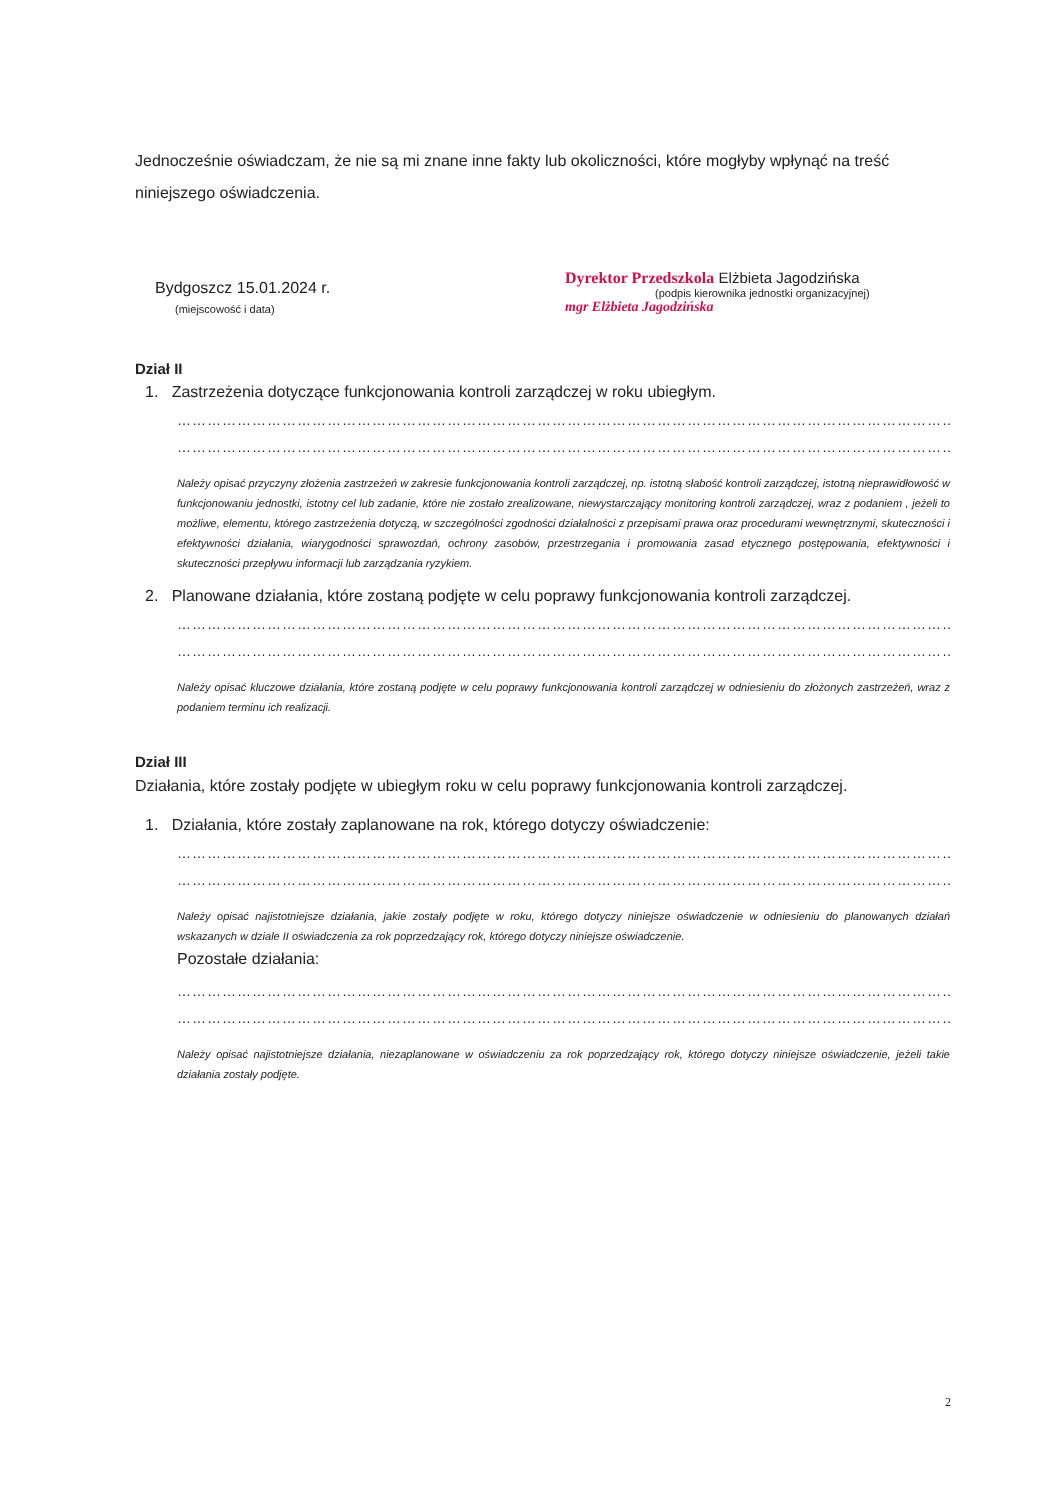Jednocześnie oświadczam, że nie są mi znane inne fakty lub okoliczności, które mogłyby wpłynąć na treść niniejszego oświadczenia.
Bydgoszcz 15.01.2024 r.
(miejscowość i data)
Dyrektor Przedszkola Elżbieta Jagodzińska
(podpis kierownika jednostki organizacyjnej)
mgr Elżbieta Jagodzińska
Dział II
1. Zastrzeżenia dotyczące funkcjonowania kontroli zarządczej w roku ubiegłym.
……………………………………………………………………………………………………………………………………………………
……………………………………………………………………………………………………………………………………………………
Należy opisać przyczyny złożenia zastrzeżeń w zakresie funkcjonowania kontroli zarządczej, np. istotną słabość kontroli zarządczej, istotną nieprawidłowość w funkcjonowaniu jednostki, istotny cel lub zadanie, które nie zostało zrealizowane, niewystarczający monitoring kontroli zarządczej, wraz z podaniem , jeżeli to możliwe, elementu, którego zastrzeżenia dotyczą, w szczególności zgodności działalności z przepisami prawa oraz procedurami wewnętrznymi, skuteczności i efektywności działania, wiarygodności sprawozdań, ochrony zasobów, przestrzegania i promowania zasad etycznego postępowania, efektywności i skuteczności przepływu informacji lub zarządzania ryzykiem.
2. Planowane działania, które zostaną podjęte w celu poprawy funkcjonowania kontroli zarządczej.
……………………………………………………………………………………………………………………………………………………
……………………………………………………………………………………………………………………………………………………
Należy opisać kluczowe działania, które zostaną podjęte w celu poprawy funkcjonowania kontroli zarządczej w odniesieniu do złożonych zastrzeżeń, wraz z podaniem terminu ich realizacji.
Dział III
Działania, które zostały podjęte w ubiegłym roku w celu poprawy funkcjonowania kontroli zarządczej.
1. Działania, które zostały zaplanowane na rok, którego dotyczy oświadczenie:
……………………………………………………………………………………………………………………………………………………
……………………………………………………………………………………………………………………………………………………
Należy opisać najistotniejsze działania, jakie zostały podjęte w roku, którego dotyczy niniejsze oświadczenie w odniesieniu do planowanych działań wskazanych w dziale II oświadczenia za rok poprzedzający rok, którego dotyczy niniejsze oświadczenie.
Pozostałe działania:
……………………………………………………………………………………………………………………………………………………
……………………………………………………………………………………………………………………………………………………
Należy opisać najistotniejsze działania, niezaplanowane w oświadczeniu za rok poprzedzający rok, którego dotyczy niniejsze oświadczenie, jeżeli takie działania zostały podjęte.
2